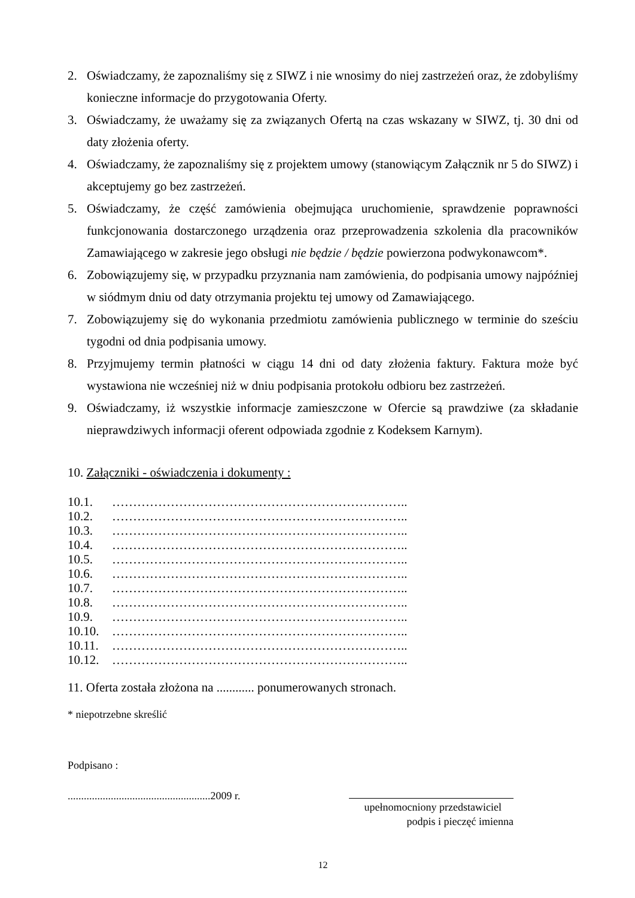2. Oświadczamy, że zapoznaliśmy się z SIWZ i nie wnosimy do niej zastrzeżeń oraz, że zdobyliśmy konieczne informacje do przygotowania Oferty.
3. Oświadczamy, że uważamy się za związanych Ofertą na czas wskazany w SIWZ, tj. 30 dni od daty złożenia oferty.
4. Oświadczamy, że zapoznaliśmy się z projektem umowy (stanowiącym Załącznik nr 5 do SIWZ) i akceptujemy go bez zastrzeżeń.
5. Oświadczamy, że część zamówienia obejmująca uruchomienie, sprawdzenie poprawności funkcjonowania dostarczonego urządzenia oraz przeprowadzenia szkolenia dla pracowników Zamawiającego w zakresie jego obsługi nie będzie / będzie powierzona podwykonawcom*.
6. Zobowiązujemy się, w przypadku przyznania nam zamówienia, do podpisania umowy najpóźniej w siódmym dniu od daty otrzymania projektu tej umowy od Zamawiającego.
7. Zobowiązujemy się do wykonania przedmiotu zamówienia publicznego w terminie do sześciu tygodni od dnia podpisania umowy.
8. Przyjmujemy termin płatności w ciągu 14 dni od daty złożenia faktury. Faktura może być wystawiona nie wcześniej niż w dniu podpisania protokołu odbioru bez zastrzeżeń.
9. Oświadczamy, iż wszystkie informacje zamieszczone w Ofercie są prawdziwe (za składanie nieprawdziwych informacji oferent odpowiada zgodnie z Kodeksem Karnym).
10. Załączniki - oświadczenia i dokumenty :
10.1. ……………………………………………………………..
10.2. ……………………………………………………………..
10.3. ……………………………………………………………..
10.4. ……………………………………………………………..
10.5. ……………………………………………………………..
10.6. ……………………………………………………………..
10.7. ……………………………………………………………..
10.8. ……………………………………………………………..
10.9. ……………………………………………………………..
10.10. ……………………………………………………………..
10.11. ……………………………………………………………..
10.12. ……………………………………………………………..
11. Oferta została złożona na ............ ponumerowanych stronach.
* niepotrzebne skreślić
Podpisano :
.....................................................2009 r.
upełnomocniony przedstawiciel
podpis i pieczęć imienna
12